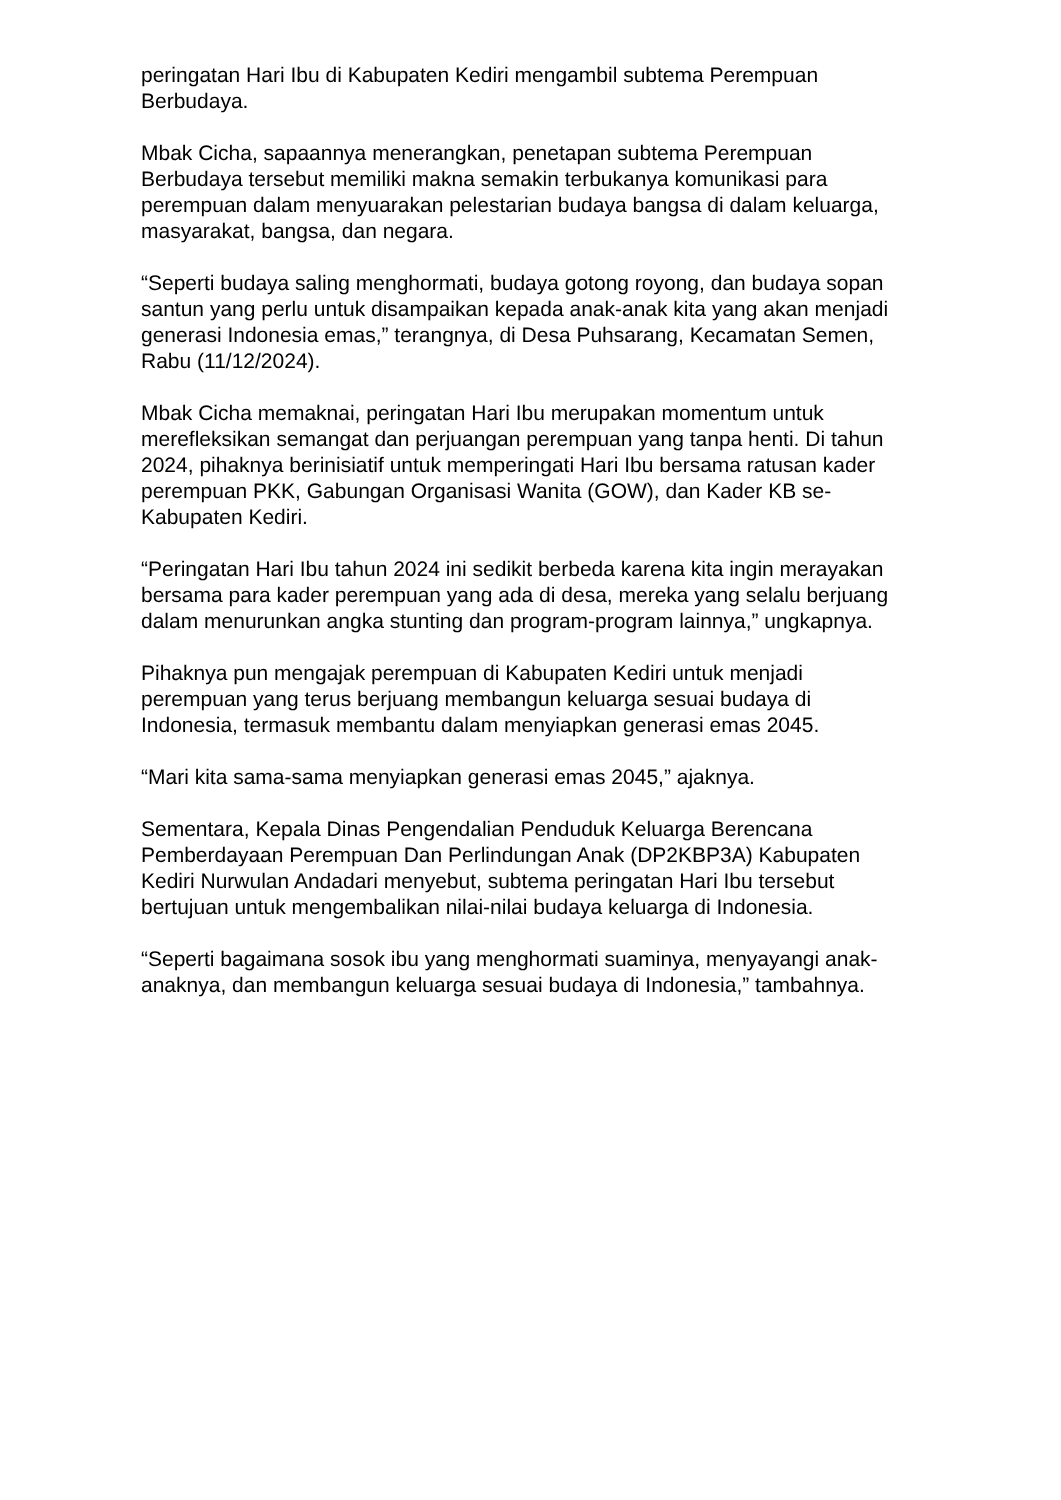peringatan Hari Ibu di Kabupaten Kediri mengambil subtema Perempuan Berbudaya.
Mbak Cicha, sapaannya menerangkan, penetapan subtema Perempuan Berbudaya tersebut memiliki makna semakin terbukanya komunikasi para perempuan dalam menyuarakan pelestarian budaya bangsa di dalam keluarga, masyarakat, bangsa, dan negara.
“Seperti budaya saling menghormati, budaya gotong royong, dan budaya sopan santun yang perlu untuk disampaikan kepada anak-anak kita yang akan menjadi generasi Indonesia emas,” terangnya, di Desa Puhsarang, Kecamatan Semen, Rabu (11/12/2024).
Mbak Cicha memaknai, peringatan Hari Ibu merupakan momentum untuk merefleksikan semangat dan perjuangan perempuan yang tanpa henti. Di tahun 2024, pihaknya berinisiatif untuk memperingati Hari Ibu bersama ratusan kader perempuan PKK, Gabungan Organisasi Wanita (GOW), dan Kader KB se-Kabupaten Kediri.
“Peringatan Hari Ibu tahun 2024 ini sedikit berbeda karena kita ingin merayakan bersama para kader perempuan yang ada di desa, mereka yang selalu berjuang dalam menurunkan angka stunting dan program-program lainnya,” ungkapnya.
Pihaknya pun mengajak perempuan di Kabupaten Kediri untuk menjadi perempuan yang terus berjuang membangun keluarga sesuai budaya di Indonesia, termasuk membantu dalam menyiapkan generasi emas 2045.
“Mari kita sama-sama menyiapkan generasi emas 2045,” ajaknya.
Sementara, Kepala Dinas Pengendalian Penduduk Keluarga Berencana Pemberdayaan Perempuan Dan Perlindungan Anak (DP2KBP3A) Kabupaten Kediri Nurwulan Andadari menyebut, subtema peringatan Hari Ibu tersebut bertujuan untuk mengembalikan nilai-nilai budaya keluarga di Indonesia.
“Seperti bagaimana sosok ibu yang menghormati suaminya, menyayangi anak-anaknya, dan membangun keluarga sesuai budaya di Indonesia,” tambahnya.